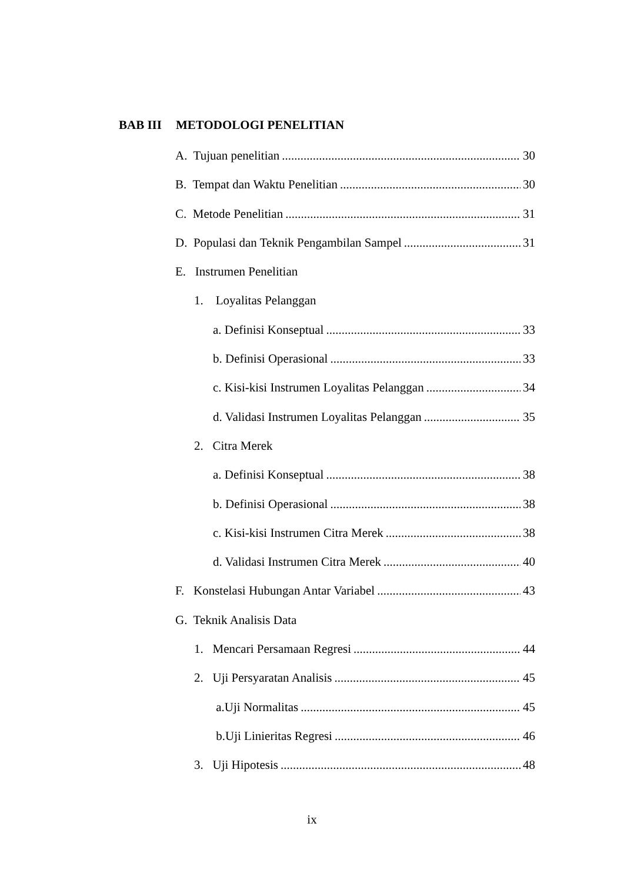BAB III METODOLOGI PENELITIAN
A. Tujuan penelitian 30
B. Tempat dan Waktu Penelitian 30
C. Metode Penelitian 31
D. Populasi dan Teknik Pengambilan Sampel 31
E. Instrumen Penelitian
1. Loyalitas Pelanggan
a. Definisi Konseptual 33
b. Definisi Operasional 33
c. Kisi-kisi Instrumen Loyalitas Pelanggan 34
d. Validasi Instrumen Loyalitas Pelanggan 35
2. Citra Merek
a. Definisi Konseptual 38
b. Definisi Operasional 38
c. Kisi-kisi Instrumen Citra Merek 38
d. Validasi Instrumen Citra Merek 40
F. Konstelasi Hubungan Antar Variabel 43
G. Teknik Analisis Data
1. Mencari Persamaan Regresi 44
2. Uji Persyaratan Analisis 45
a.Uji Normalitas 45
b.Uji Linieritas Regresi 46
3. Uji Hipotesis 48
ix